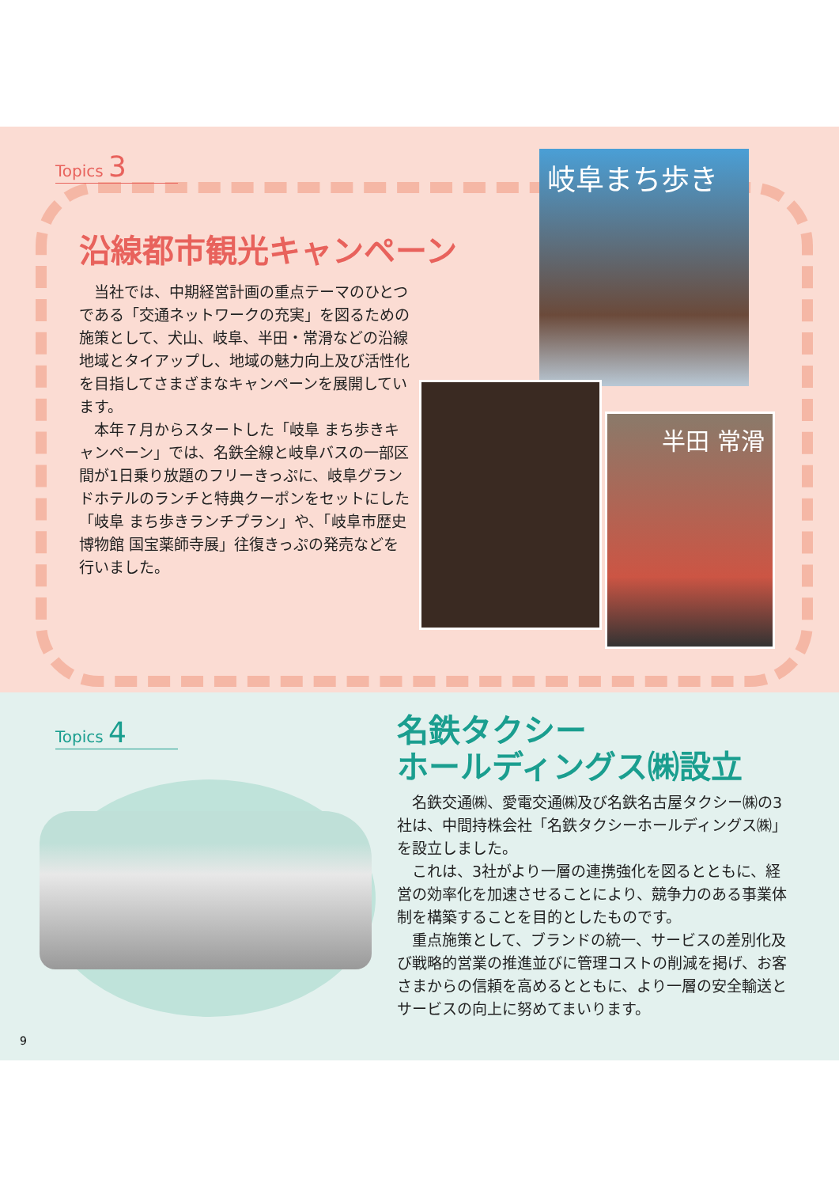Topics 3
沿線都市観光キャンペーン
　当社では、中期経営計画の重点テーマのひとつである「交通ネットワークの充実」を図るための施策として、犬山、岐阜、半田・常滑などの沿線地域とタイアップし、地域の魅力向上及び活性化を目指してさまざまなキャンペーンを展開しています。
　本年７月からスタートした「岐阜 まち歩きキャンペーン」では、名鉄全線と岐阜バスの一部区間が1日乗り放題のフリーきっぷに、岐阜グランドホテルのランチと特典クーポンをセットにした「岐阜 まち歩きランチプラン」や、「岐阜市歴史博物館 国宝薬師寺展」往復きっぷの発売などを行いました。
岐阜まち歩き
半田 常滑
Topics 4
名鉄タクシー
ホールディングス㈱設立
　名鉄交通㈱、愛電交通㈱及び名鉄名古屋タクシー㈱の3社は、中間持株会社「名鉄タクシーホールディングス㈱」を設立しました。
　これは、3社がより一層の連携強化を図るとともに、経営の効率化を加速させることにより、競争力のある事業体制を構築することを目的としたものです。
　重点施策として、ブランドの統一、サービスの差別化及び戦略的営業の推進並びに管理コストの削減を掲げ、お客さまからの信頼を高めるとともに、より一層の安全輸送とサービスの向上に努めてまいります。
9